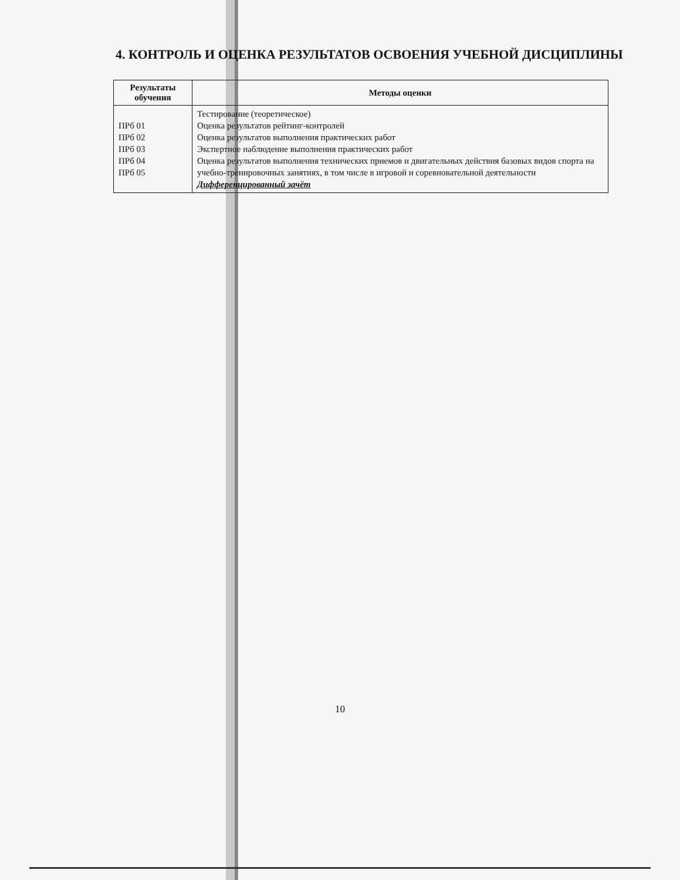4. КОНТРОЛЬ И ОЦЕНКА РЕЗУЛЬТАТОВ ОСВОЕНИЯ УЧЕБНОЙ ДИСЦИПЛИНЫ
| Результаты обучения | Методы оценки |
| --- | --- |
| ПРб 01 ПРб 02 ПРб 03 ПРб 04 ПРб 05 | Тестирование (теоретическое) Оценка результатов рейтинг-контролей Оценка результатов выполнения практических работ Экспертное наблюдение выполнения практических работ Оценка результатов выполнения технических приемов и двигательных действия базовых видов спорта на учебно-тренировочных занятиях, в том числе в игровой и соревновательной деятельности Дифференцированный зачёт |
10